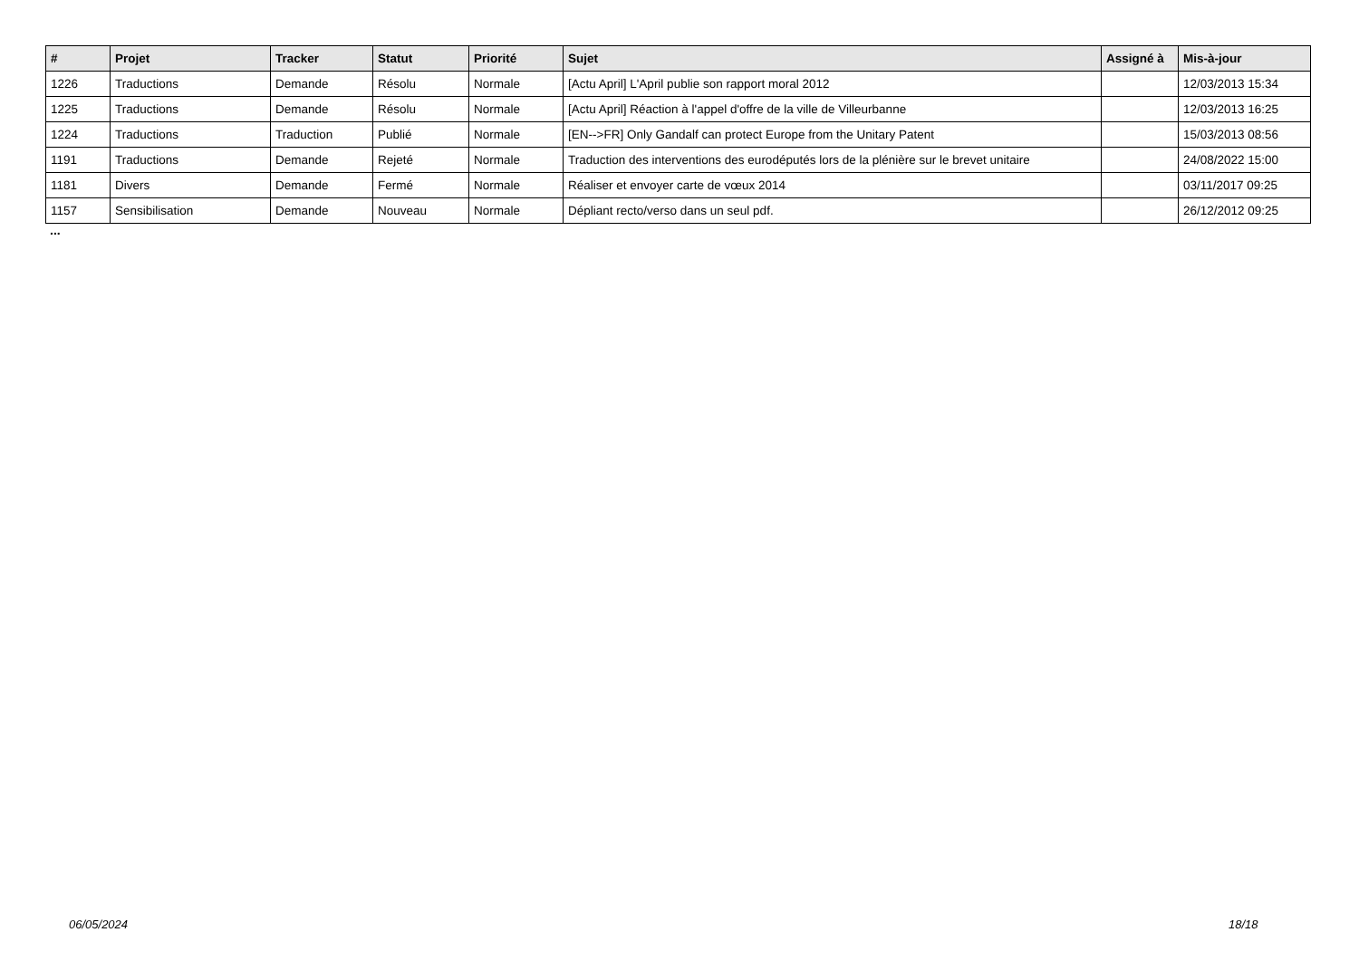| # | Projet | Tracker | Statut | Priorité | Sujet | Assigné à | Mis-à-jour |
| --- | --- | --- | --- | --- | --- | --- | --- |
| 1226 | Traductions | Demande | Résolu | Normale | [Actu April] L'April publie son rapport moral 2012 | | 12/03/2013 15:34 |
| 1225 | Traductions | Demande | Résolu | Normale | [Actu April] Réaction à l'appel d'offre de la ville de Villeurbanne | | 12/03/2013 16:25 |
| 1224 | Traductions | Traduction | Publié | Normale | [EN-->FR] Only Gandalf can protect Europe from the Unitary Patent | | 15/03/2013 08:56 |
| 1191 | Traductions | Demande | Rejeté | Normale | Traduction des interventions des eurodéputés lors de la plénière sur le brevet unitaire | | 24/08/2022 15:00 |
| 1181 | Divers | Demande | Fermé | Normale | Réaliser et envoyer carte de vœux 2014 | | 03/11/2017 09:25 |
| 1157 | Sensibilisation | Demande | Nouveau | Normale | Dépliant recto/verso dans un seul pdf. | | 26/12/2012 09:25 |
...
06/05/2024 18/18